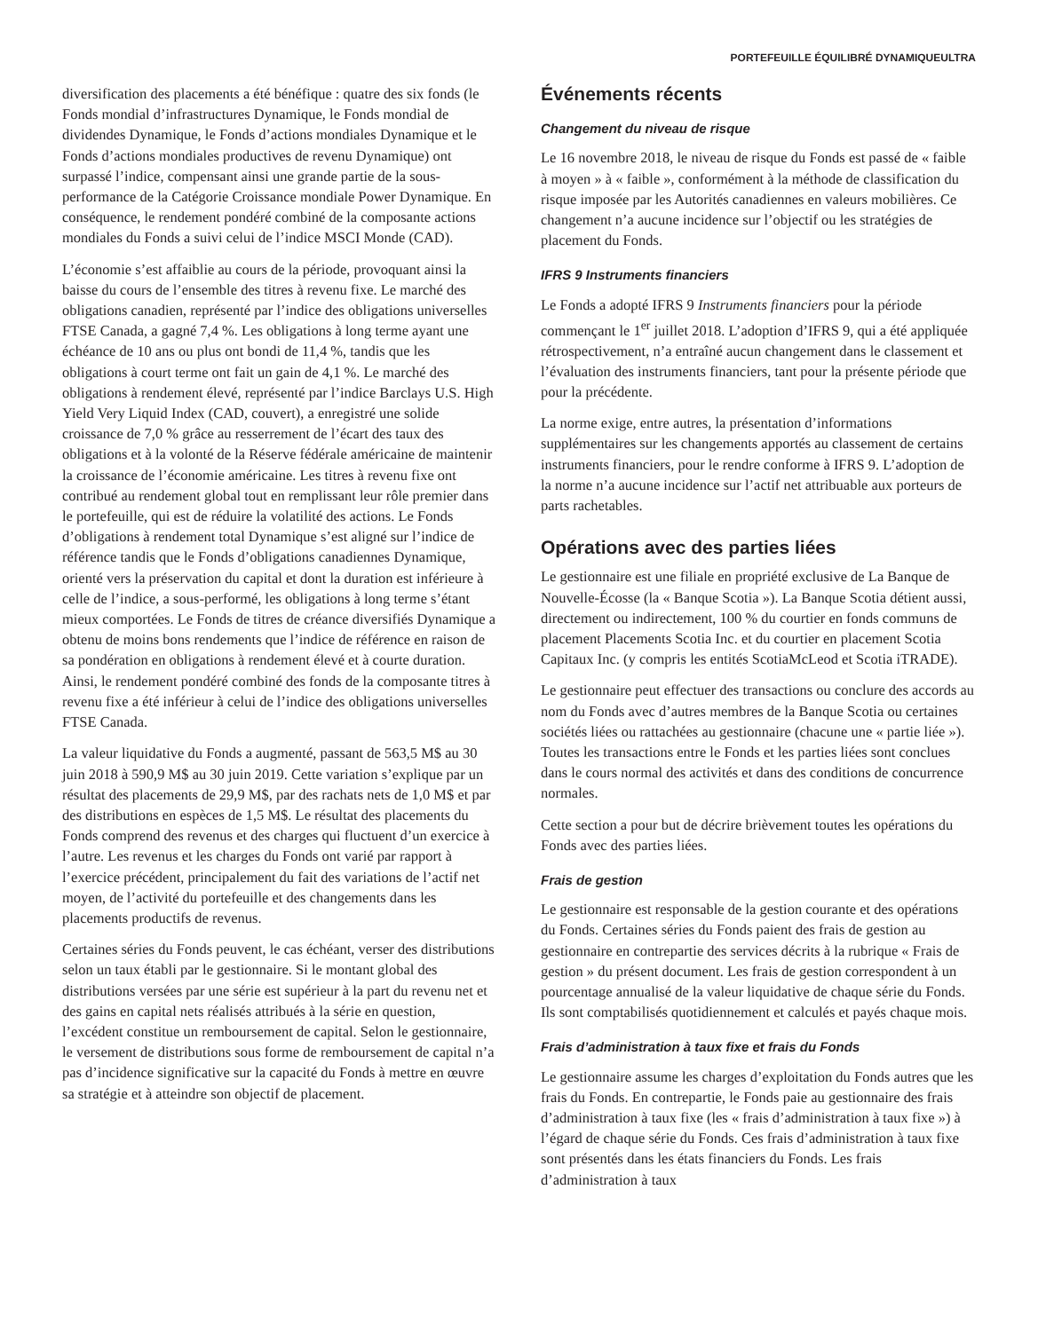PORTEFEUILLE ÉQUILIBRÉ DYNAMIQUEULTRA
diversification des placements a été bénéfique : quatre des six fonds (le Fonds mondial d’infrastructures Dynamique, le Fonds mondial de dividendes Dynamique, le Fonds d’actions mondiales Dynamique et le Fonds d’actions mondiales productives de revenu Dynamique) ont surpassé l’indice, compensant ainsi une grande partie de la sous-performance de la Catégorie Croissance mondiale Power Dynamique. En conséquence, le rendement pondéré combiné de la composante actions mondiales du Fonds a suivi celui de l’indice MSCI Monde (CAD).
L’économie s’est affaiblie au cours de la période, provoquant ainsi la baisse du cours de l’ensemble des titres à revenu fixe. Le marché des obligations canadien, représenté par l’indice des obligations universelles FTSE Canada, a gagné 7,4 %. Les obligations à long terme ayant une échéance de 10 ans ou plus ont bondi de 11,4 %, tandis que les obligations à court terme ont fait un gain de 4,1 %. Le marché des obligations à rendement élevé, représenté par l’indice Barclays U.S. High Yield Very Liquid Index (CAD, couvert), a enregistré une solide croissance de 7,0 % grâce au resserrement de l’écart des taux des obligations et à la volonté de la Réserve fédérale américaine de maintenir la croissance de l’économie américaine. Les titres à revenu fixe ont contribué au rendement global tout en remplissant leur rôle premier dans le portefeuille, qui est de réduire la volatilité des actions. Le Fonds d’obligations à rendement total Dynamique s’est aligné sur l’indice de référence tandis que le Fonds d’obligations canadiennes Dynamique, orienté vers la préservation du capital et dont la duration est inférieure à celle de l’indice, a sous-performé, les obligations à long terme s’étant mieux comportées. Le Fonds de titres de créance diversifiés Dynamique a obtenu de moins bons rendements que l’indice de référence en raison de sa pondération en obligations à rendement élevé et à courte duration. Ainsi, le rendement pondéré combiné des fonds de la composante titres à revenu fixe a été inférieur à celui de l’indice des obligations universelles FTSE Canada.
La valeur liquidative du Fonds a augmenté, passant de 563,5 M$ au 30 juin 2018 à 590,9 M$ au 30 juin 2019. Cette variation s’explique par un résultat des placements de 29,9 M$, par des rachats nets de 1,0 M$ et par des distributions en espèces de 1,5 M$. Le résultat des placements du Fonds comprend des revenus et des charges qui fluctuent d’un exercice à l’autre. Les revenus et les charges du Fonds ont varié par rapport à l’exercice précédent, principalement du fait des variations de l’actif net moyen, de l’activité du portefeuille et des changements dans les placements productifs de revenus.
Certaines séries du Fonds peuvent, le cas échéant, verser des distributions selon un taux établi par le gestionnaire. Si le montant global des distributions versées par une série est supérieur à la part du revenu net et des gains en capital nets réalisés attribués à la série en question, l’excédent constitue un remboursement de capital. Selon le gestionnaire, le versement de distributions sous forme de remboursement de capital n’a pas d’incidence significative sur la capacité du Fonds à mettre en œuvre sa stratégie et à atteindre son objectif de placement.
Événements récents
Changement du niveau de risque
Le 16 novembre 2018, le niveau de risque du Fonds est passé de « faible à moyen » à « faible », conformément à la méthode de classification du risque imposée par les Autorités canadiennes en valeurs mobilières. Ce changement n’a aucune incidence sur l’objectif ou les stratégies de placement du Fonds.
IFRS 9 Instruments financiers
Le Fonds a adopté IFRS 9 Instruments financiers pour la période commençant le 1<sup>er</sup> juillet 2018. L’adoption d’IFRS 9, qui a été appliquée rétrospectivement, n’a entraîné aucun changement dans le classement et l’évaluation des instruments financiers, tant pour la présente période que pour la précédente.
La norme exige, entre autres, la présentation d’informations supplémentaires sur les changements apportés au classement de certains instruments financiers, pour le rendre conforme à IFRS 9. L’adoption de la norme n’a aucune incidence sur l’actif net attribuable aux porteurs de parts rachetables.
Opérations avec des parties liées
Le gestionnaire est une filiale en propriété exclusive de La Banque de Nouvelle-Écosse (la « Banque Scotia »). La Banque Scotia détient aussi, directement ou indirectement, 100 % du courtier en fonds communs de placement Placements Scotia Inc. et du courtier en placement Scotia Capitaux Inc. (y compris les entités ScotiaMcLeod et Scotia iTRADE).
Le gestionnaire peut effectuer des transactions ou conclure des accords au nom du Fonds avec d’autres membres de la Banque Scotia ou certaines sociétés liées ou rattachées au gestionnaire (chacune une « partie liée »). Toutes les transactions entre le Fonds et les parties liées sont conclues dans le cours normal des activités et dans des conditions de concurrence normales.
Cette section a pour but de décrire brièvement toutes les opérations du Fonds avec des parties liées.
Frais de gestion
Le gestionnaire est responsable de la gestion courante et des opérations du Fonds. Certaines séries du Fonds paient des frais de gestion au gestionnaire en contrepartie des services décrits à la rubrique « Frais de gestion » du présent document. Les frais de gestion correspondent à un pourcentage annualisé de la valeur liquidative de chaque série du Fonds. Ils sont comptabilisés quotidiennement et calculés et payés chaque mois.
Frais d’administration à taux fixe et frais du Fonds
Le gestionnaire assume les charges d’exploitation du Fonds autres que les frais du Fonds. En contrepartie, le Fonds paie au gestionnaire des frais d’administration à taux fixe (les « frais d’administration à taux fixe ») à l’égard de chaque série du Fonds. Ces frais d’administration à taux fixe sont présentés dans les états financiers du Fonds. Les frais d’administration à taux